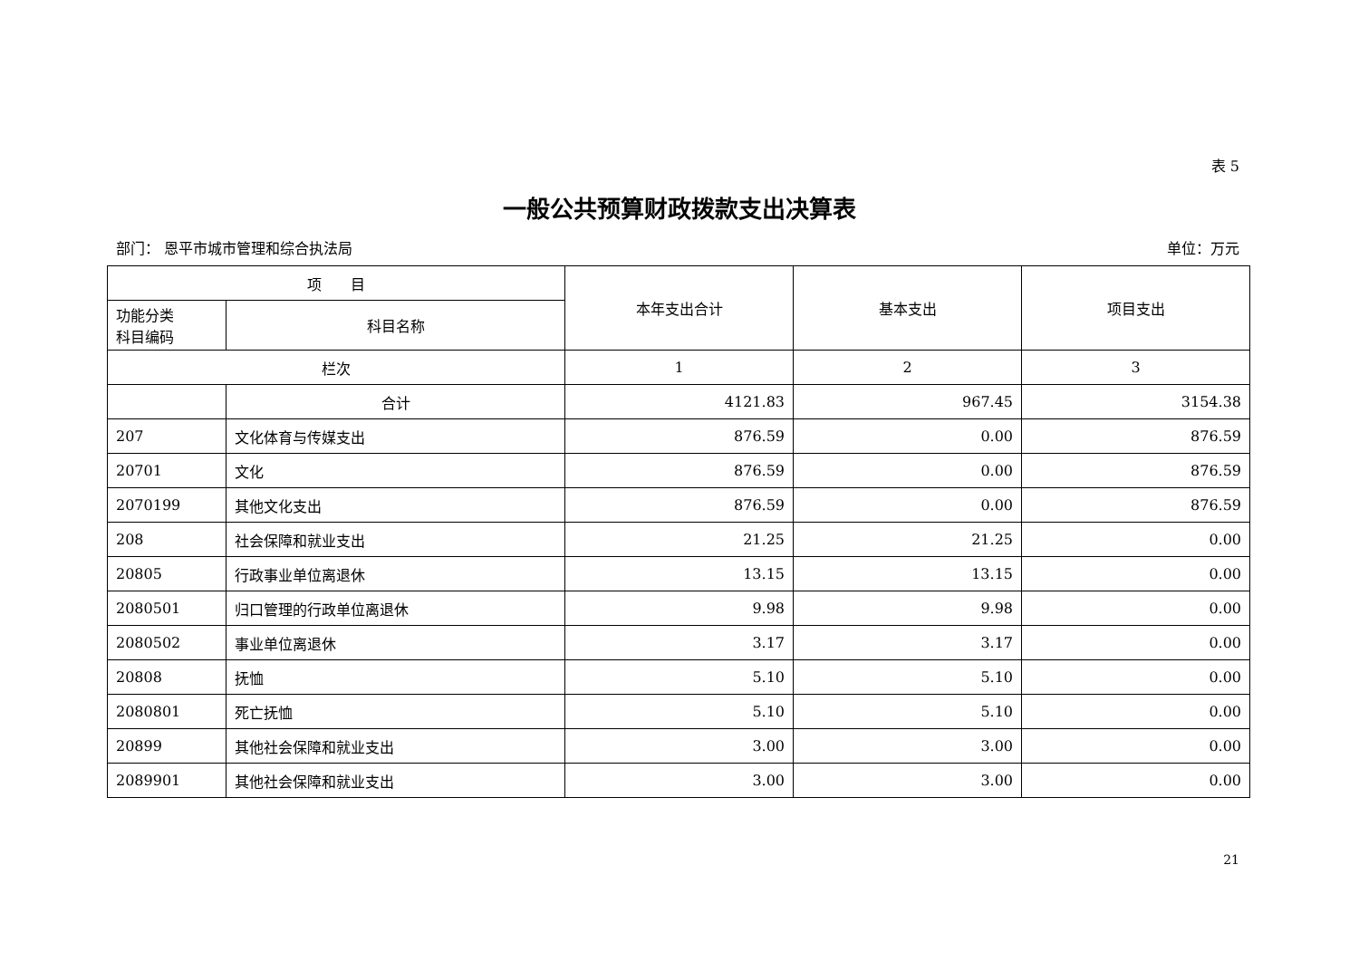表 5
一般公共预算财政拨款支出决算表
部门： 恩平市城市管理和综合执法局 单位：万元
| 项 目 | | 本年支出合计 | 基本支出 | 项目支出 |
| --- | --- | --- | --- | --- |
| 功能分类 科目编码 | 科目名称 | | | |
| 栏次 | | 1 | 2 | 3 |
| | 合计 | 4121.83 | 967.45 | 3154.38 |
| 207 | 文化体育与传媒支出 | 876.59 | 0.00 | 876.59 |
| 20701 | 文化 | 876.59 | 0.00 | 876.59 |
| 2070199 | 其他文化支出 | 876.59 | 0.00 | 876.59 |
| 208 | 社会保障和就业支出 | 21.25 | 21.25 | 0.00 |
| 20805 | 行政事业单位离退休 | 13.15 | 13.15 | 0.00 |
| 2080501 | 归口管理的行政单位离退休 | 9.98 | 9.98 | 0.00 |
| 2080502 | 事业单位离退休 | 3.17 | 3.17 | 0.00 |
| 20808 | 抚恤 | 5.10 | 5.10 | 0.00 |
| 2080801 | 死亡抚恤 | 5.10 | 5.10 | 0.00 |
| 20899 | 其他社会保障和就业支出 | 3.00 | 3.00 | 0.00 |
| 2089901 | 其他社会保障和就业支出 | 3.00 | 3.00 | 0.00 |
21